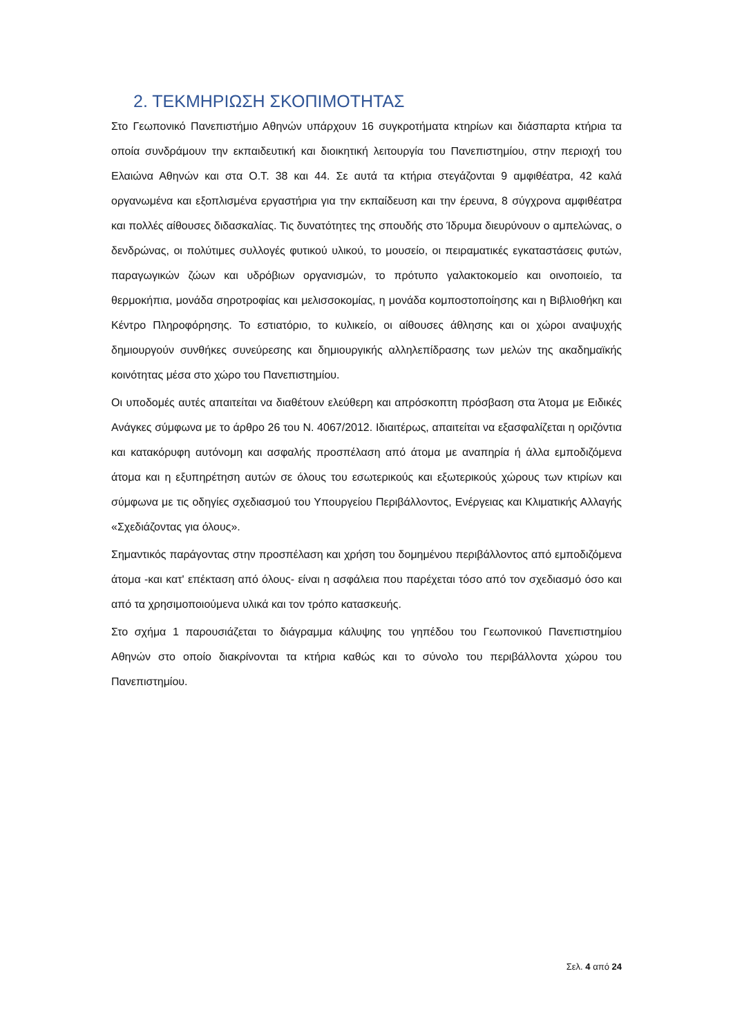2. ΤΕΚΜΗΡΙΩΣΗ ΣΚΟΠΙΜΟΤΗΤΑΣ
Στο Γεωπονικό Πανεπιστήμιο Αθηνών υπάρχουν 16 συγκροτήματα κτηρίων και διάσπαρτα κτήρια τα οποία συνδράμουν την εκπαιδευτική και διοικητική λειτουργία του Πανεπιστημίου, στην περιοχή του Ελαιώνα Αθηνών και στα Ο.Τ. 38 και 44. Σε αυτά τα κτήρια στεγάζονται 9 αμφιθέατρα, 42 καλά οργανωμένα και εξοπλισμένα εργαστήρια για την εκπαίδευση και την έρευνα, 8 σύγχρονα αμφιθέατρα και πολλές αίθουσες διδασκαλίας. Τις δυνατότητες της σπουδής στο Ίδρυμα διευρύνουν ο αμπελώνας, ο δενδρώνας, οι πολύτιμες συλλογές φυτικού υλικού, το μουσείο, οι πειραματικές εγκαταστάσεις φυτών, παραγωγικών ζώων και υδρόβιων οργανισμών, το πρότυπο γαλακτοκομείο και οινοποιείο, τα θερμοκήπια, μονάδα σηροτροφίας και μελισσοκομίας, η μονάδα κομποστοποίησης και η Βιβλιοθήκη και Κέντρο Πληροφόρησης. Το εστιατόριο, το κυλικείο, οι αίθουσες άθλησης και οι χώροι αναψυχής δημιουργούν συνθήκες συνεύρεσης και δημιουργικής αλληλεπίδρασης των μελών της ακαδημαϊκής κοινότητας μέσα στο χώρο του Πανεπιστημίου.
Οι υποδομές αυτές απαιτείται να διαθέτουν ελεύθερη και απρόσκοπτη πρόσβαση στα Άτομα με Ειδικές Ανάγκες σύμφωνα με το άρθρο 26 του Ν. 4067/2012. Ιδιαιτέρως, απαιτείται να εξασφαλίζεται η οριζόντια και κατακόρυφη αυτόνομη και ασφαλής προσπέλαση από άτομα με αναπηρία ή άλλα εμποδιζόμενα άτομα και η εξυπηρέτηση αυτών σε όλους του εσωτερικούς και εξωτερικούς χώρους των κτιρίων και σύμφωνα με τις οδηγίες σχεδιασμού του Υπουργείου Περιβάλλοντος, Ενέργειας και Κλιματικής Αλλαγής «Σχεδιάζοντας για όλους».
Σημαντικός παράγοντας στην προσπέλαση και χρήση του δομημένου περιβάλλοντος από εμποδιζόμενα άτομα -και κατ' επέκταση από όλους- είναι η ασφάλεια που παρέχεται τόσο από τον σχεδιασμό όσο και από τα χρησιμοποιούμενα υλικά και τον τρόπο κατασκευής.
Στο σχήμα 1 παρουσιάζεται το διάγραμμα κάλυψης του γηπέδου του Γεωπονικού Πανεπιστημίου Αθηνών στο οποίο διακρίνονται τα κτήρια καθώς και το σύνολο του περιβάλλοντα χώρου του Πανεπιστημίου.
Σελ. 4 από 24